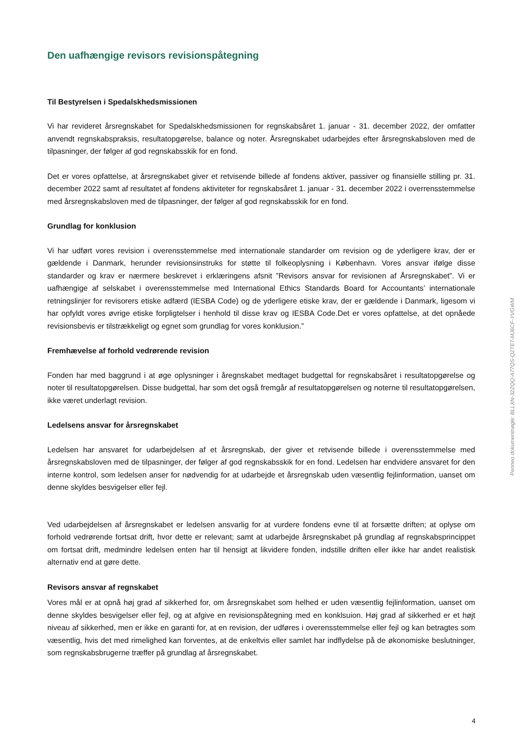Den uafhængige revisors revisionspåtegning
Til Bestyrelsen i Spedalskhedsmissionen
Vi har revideret årsregnskabet for Spedalskhedsmissionen for regnskabsåret 1. januar - 31. december 2022, der omfatter anvendt regnskabspraksis, resultatopgørelse, balance og noter. Årsregnskabet udarbejdes efter årsregnskabsloven med de tilpasninger, der følger af god regnskabsskik for en fond.
Det er vores opfattelse, at årsregnskabet giver et retvisende billede af fondens aktiver, passiver og finansielle stilling pr. 31. december 2022 samt af resultatet af fondens aktiviteter for regnskabsåret 1. januar - 31. december 2022 i overrensstemmelse med årsregnskabsloven med de tilpasninger, der følger af god regnskabsskik for en fond.
Grundlag for konklusion
Vi har udført vores revision i overensstemmelse med internationale standarder om revision og de yderligere krav, der er gældende i Danmark, herunder revisionsinstruks for støtte til folkeoplysning i København. Vores ansvar ifølge disse standarder og krav er nærmere beskrevet i erklæringens afsnit ”Revisors ansvar for revisionen af Årsregnskabet”. Vi er uafhængige af selskabet i overensstemmelse med International Ethics Standards Board for Accountants’ internationale retningslinjer for revisorers etiske adfærd (IESBA Code) og de yderligere etiske krav, der er gældende i Danmark, ligesom vi har opfyldt vores øvrige etiske forpligtelser i henhold til disse krav og IESBA Code.Det er vores opfattelse, at det opnåede revisionsbevis er tilstrækkeligt og egnet som grundlag for vores konklusion.”
Fremhævelse af forhold vedrørende revision
Fonden har med baggrund i at øge oplysninger i åregnskabet medtaget budgettal for regnskabsåret i resultatopgørelse og noter til resultatopgørelsen. Disse budgettal, har som det også fremgår af resultatopgørelsen og noterne til resultatopgørelsen, ikke været underlagt revision.
Ledelsens ansvar for årsregnskabet
Ledelsen har ansvaret for udarbejdelsen af et årsregnskab, der giver et retvisende billede i overensstemmelse med årsregnskabsloven med de tilpasninger, der følger af god regnskabsskik for en fond. Ledelsen har endvidere ansvaret for den interne kontrol, som ledelsen anser for nødvendig for at udarbejde et årsregnskab uden væsentlig fejlinformation, uanset om denne skyldes besvigelser eller fejl.
Ved udarbejdelsen af årsregnskabet er ledelsen ansvarlig for at vurdere fondens evne til at forsætte driften; at oplyse om forhold vedrørende fortsat drift, hvor dette er relevant; samt at udarbejde årsregnskabet på grundlag af regnskabsprincippet om fortsat drift, medmindre ledelsen enten har til hensigt at likvidere fonden, indstille driften eller ikke har andet realistisk alternativ end at gøre dette.
Revisors ansvar af regnskabet
Vores mål er at opnå høj grad af sikkerhed for, om årsregnskabet som helhed er uden væsentlig fejlinformation, uanset om denne skyldes besvigelser eller fejl, og at afgive en revisionspåtegning med en konklsuion. Høj grad af sikkerhed er et højt niveau af sikkerhed, men er ikke en garanti for, at en revision, der udføres i overensstemmelse eller fejl og kan betragtes som væsentlig, hvis det med rimelighed kan forventes, at de enkeltvis eller samlet har indflydelse på de økonomiske beslutninger, som regnskabsbrugerne træffer på grundlag af årsregnskabet.
Penneo dokumentnøgle: BLLXN-32ZQQ-A77QS-Q2TET-MJ6CF-YVGWM
4